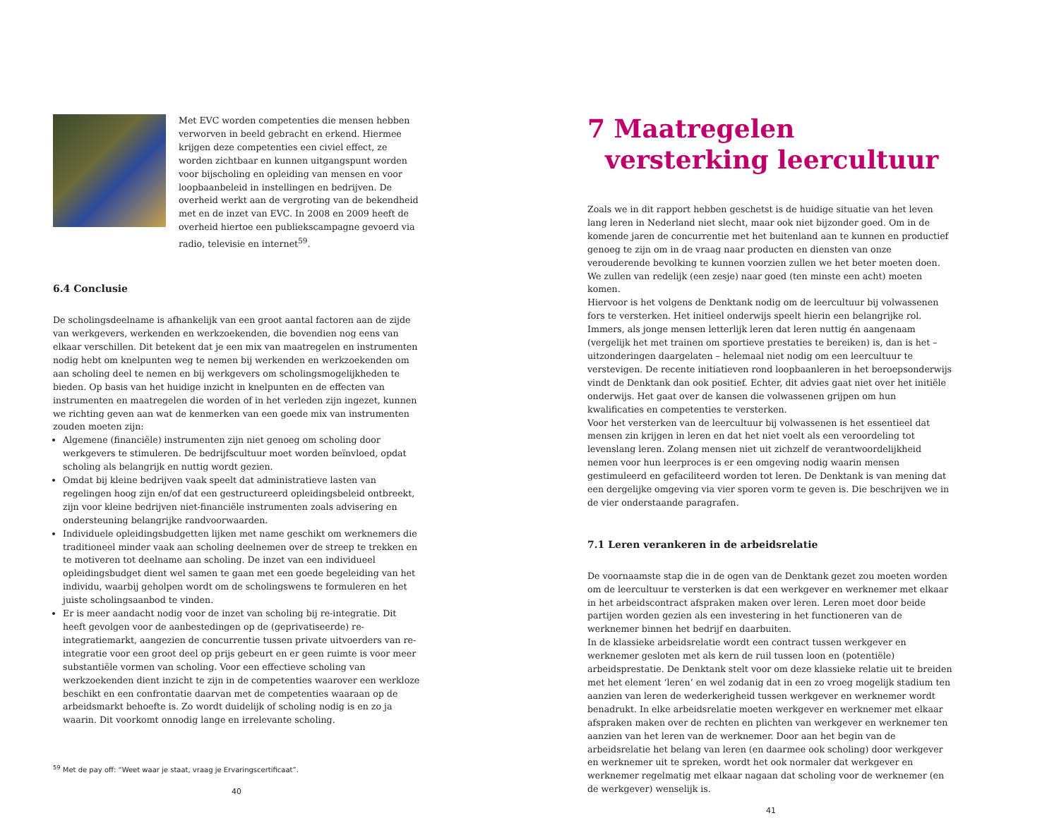Met EVC worden competenties die mensen hebben verworven in beeld gebracht en erkend. Hiermee krijgen deze competenties een civiel effect, ze worden zichtbaar en kunnen uitgangspunt worden voor bijscholing en opleiding van mensen en voor loopbaanbeleid in instellingen en bedrijven. De overheid werkt aan de vergroting van de bekendheid met en de inzet van EVC. In 2008 en 2009 heeft de overheid hiertoe een publiekscampagne gevoerd via radio, televisie en internet<sup>59</sup>.
6.4 Conclusie
De scholingsdeelname is afhankelijk van een groot aantal factoren aan de zijde van werkgevers, werkenden en werkzoekenden, die bovendien nog eens van elkaar verschillen. Dit betekent dat je een mix van maatregelen en instrumenten nodig hebt om knelpunten weg te nemen bij werkenden en werkzoekenden om aan scholing deel te nemen en bij werkgevers om scholingsmogelijkheden te bieden. Op basis van het huidige inzicht in knelpunten en de effecten van instrumenten en maatregelen die worden of in het verleden zijn ingezet, kunnen we richting geven aan wat de kenmerken van een goede mix van instrumenten zouden moeten zijn:
Algemene (financiële) instrumenten zijn niet genoeg om scholing door werkgevers te stimuleren. De bedrijfscultuur moet worden beïnvloed, opdat scholing als belangrijk en nuttig wordt gezien.
Omdat bij kleine bedrijven vaak speelt dat administratieve lasten van regelingen hoog zijn en/of dat een gestructureerd opleidingsbeleid ontbreekt, zijn voor kleine bedrijven niet-financiële instrumenten zoals advisering en ondersteuning belangrijke randvoorwaarden.
Individuele opleidingsbudgetten lijken met name geschikt om werknemers die traditioneel minder vaak aan scholing deelnemen over de streep te trekken en te motiveren tot deelname aan scholing. De inzet van een individueel opleidingsbudget dient wel samen te gaan met een goede begeleiding van het individu, waarbij geholpen wordt om de scholingswens te formuleren en het juiste scholingsaanbod te vinden.
Er is meer aandacht nodig voor de inzet van scholing bij re-integratie. Dit heeft gevolgen voor de aanbestedingen op de (geprivatiseerde) re-integratiemarkt, aangezien de concurrentie tussen private uitvoerders van re-integratie voor een groot deel op prijs gebeurt en er geen ruimte is voor meer substantiële vormen van scholing. Voor een effectieve scholing van werkzoekenden dient inzicht te zijn in de competenties waarover een werkloze beschikt en een confrontatie daarvan met de competenties waaraan op de arbeidsmarkt behoefte is. Zo wordt duidelijk of scholing nodig is en zo ja waarin. Dit voorkomt onnodig lange en irrelevante scholing.
<sup>59</sup> Met de pay off: “Weet waar je staat, vraag je Ervaringscertificaat”.
40
7 Maatregelen
versterking leercultuur
Zoals we in dit rapport hebben geschetst is de huidige situatie van het leven lang leren in Nederland niet slecht, maar ook niet bijzonder goed. Om in de komende jaren de concurrentie met het buitenland aan te kunnen en productief genoeg te zijn om in de vraag naar producten en diensten van onze verouderende bevolking te kunnen voorzien zullen we het beter moeten doen. We zullen van redelijk (een zesje) naar goed (ten minste een acht) moeten komen.
Hiervoor is het volgens de Denktank nodig om de leercultuur bij volwassenen fors te versterken. Het initieel onderwijs speelt hierin een belangrijke rol. Immers, als jonge mensen letterlijk leren dat leren nuttig én aangenaam (vergelijk het met trainen om sportieve prestaties te bereiken) is, dan is het – uitzonderingen daargelaten – helemaal niet nodig om een leercultuur te verstevigen. De recente initiatieven rond loopbaanleren in het beroepsonderwijs vindt de Denktank dan ook positief. Echter, dit advies gaat niet over het initiële onderwijs. Het gaat over de kansen die volwassenen grijpen om hun kwalificaties en competenties te versterken.
Voor het versterken van de leercultuur bij volwassenen is het essentieel dat mensen zin krijgen in leren en dat het niet voelt als een veroordeling tot levenslang leren. Zolang mensen niet uit zichzelf de verantwoordelijkheid nemen voor hun leerproces is er een omgeving nodig waarin mensen gestimuleerd en gefaciliteerd worden tot leren. De Denktank is van mening dat een dergelijke omgeving via vier sporen vorm te geven is. Die beschrijven we in de vier onderstaande paragrafen.
7.1 Leren verankeren in de arbeidsrelatie
De voornaamste stap die in de ogen van de Denktank gezet zou moeten worden om de leercultuur te versterken is dat een werkgever en werknemer met elkaar in het arbeidscontract afspraken maken over leren. Leren moet door beide partijen worden gezien als een investering in het functioneren van de werknemer binnen het bedrijf en daarbuiten.
In de klassieke arbeidsrelatie wordt een contract tussen werkgever en werknemer gesloten met als kern de ruil tussen loon en (potentiële) arbeidsprestatie. De Denktank stelt voor om deze klassieke relatie uit te breiden met het element ‘leren’ en wel zodanig dat in een zo vroeg mogelijk stadium ten aanzien van leren de wederkerigheid tussen werkgever en werknemer wordt benadrukt. In elke arbeidsrelatie moeten werkgever en werknemer met elkaar afspraken maken over de rechten en plichten van werkgever en werknemer ten aanzien van het leren van de werknemer. Door aan het begin van de arbeidsrelatie het belang van leren (en daarmee ook scholing) door werkgever en werknemer uit te spreken, wordt het ook normaler dat werkgever en werknemer regelmatig met elkaar nagaan dat scholing voor de werknemer (en de werkgever) wenselijk is.
41